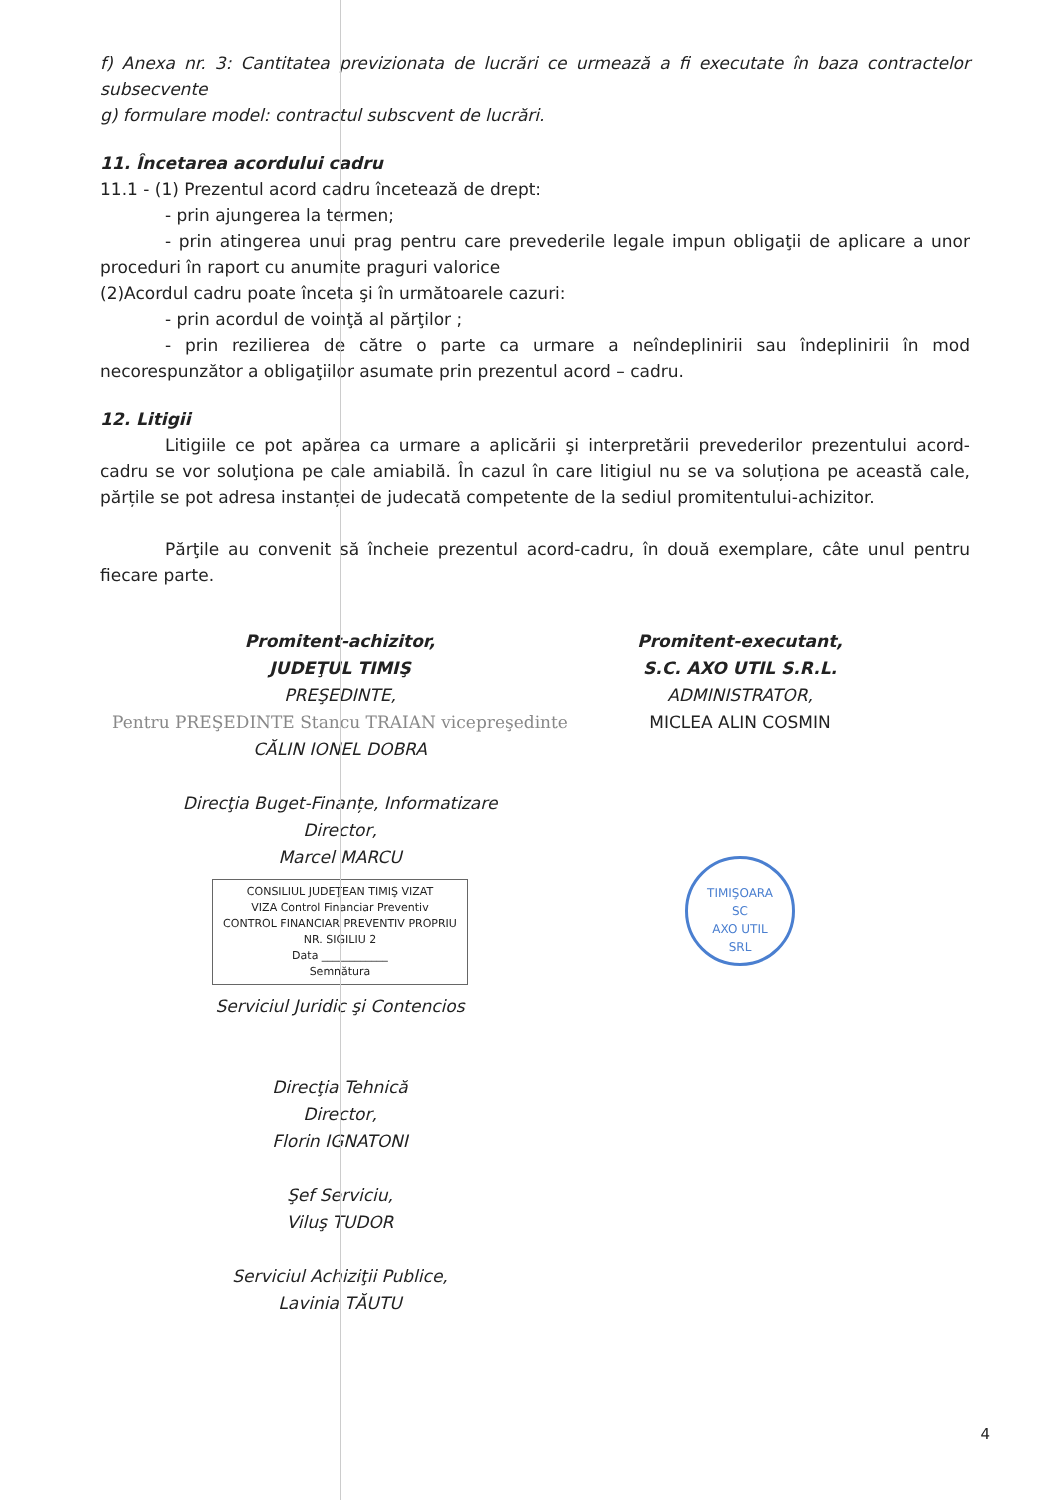f) Anexa nr. 3: Cantitatea previzionata de lucrări ce urmează a fi executate în baza contractelor subsecvente
g) formulare model: contractul subscvent de lucrări.
11. Încetarea acordului cadru
11.1 - (1) Prezentul acord cadru încetează de drept:
- prin ajungerea la termen;
- prin atingerea unui prag pentru care prevederile legale impun obligaţii de aplicare a unor proceduri în raport cu anumite praguri valorice
(2)Acordul cadru poate înceta şi în următoarele cazuri:
- prin acordul de voinţă al părţilor ;
- prin rezilierea de către o parte ca urmare a neîndeplinirii sau îndeplinirii în mod necorespunzător a obligaţiilor asumate prin prezentul acord – cadru.
12. Litigii
Litigiile ce pot apărea ca urmare a aplicării şi interpretării prevederilor prezentului acord-cadru se vor soluţiona pe cale amiabilă. În cazul în care litigiul nu se va soluționa pe această cale, părțile se pot adresa instanței de judecată competente de la sediul promitentului-achizitor.
Părţile au convenit să încheie prezentul acord-cadru, în două exemplare, câte unul pentru fiecare parte.
Promitent-achizitor,
JUDEŢUL TIMIŞ
PREŞEDINTE,
Pentru PREŞEDINTE Stancu TRAIAN vicepreşedinte
CĂLIN IONEL DOBRA
Direcţia Buget-Finanțe, Informatizare
Director,
Marcel MARCU
CONSILIUL JUDEŢEAN TIMIŞ VIZAT
VIZA Control Financiar Preventiv
CONTROL FINANCIAR PREVENTIV PROPRIU
NR. SIGILIU 2
Data ____________
Semnătura
Serviciul Juridic şi Contencios
Direcţia Tehnică
Director,
Florin IGNATONI
Şef Serviciu,
Viluş TUDOR
Serviciul Achiziţii Publice,
Lavinia TĂUTU
Promitent-executant,
S.C. AXO UTIL S.R.L.
ADMINISTRATOR,
MICLEA ALIN COSMIN
TIMIŞOARA
SC
AXO UTIL
SRL
4